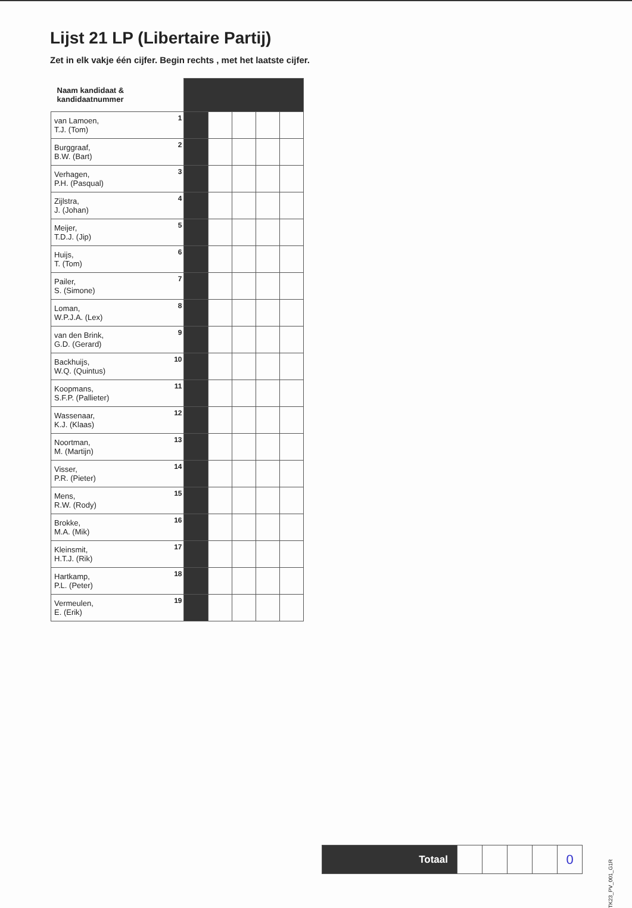Lijst 21 LP (Libertaire Partij)
Zet in elk vakje één cijfer. Begin rechts , met het laatste cijfer.
| Naam kandidaat & kandidaatnummer | | | | | |
| --- | --- | --- | --- | --- | --- |
| 1 van Lamoen, T.J. (Tom) | | | | | |
| 2 Burggraaf, B.W. (Bart) | | | | | |
| 3 Verhagen, P.H. (Pasqual) | | | | | |
| 4 Zijlstra, J. (Johan) | | | | | |
| 5 Meijer, T.D.J. (Jip) | | | | | |
| 6 Huijs, T. (Tom) | | | | | |
| 7 Pailer, S. (Simone) | | | | | |
| 8 Loman, W.P.J.A. (Lex) | | | | | |
| 9 van den Brink, G.D. (Gerard) | | | | | |
| 10 Backhuijs, W.Q. (Quintus) | | | | | |
| 11 Koopmans, S.F.P. (Pallieter) | | | | | |
| 12 Wassenaar, K.J. (Klaas) | | | | | |
| 13 Noortman, M. (Martijn) | | | | | |
| 14 Visser, P.R. (Pieter) | | | | | |
| 15 Mens, R.W. (Rody) | | | | | |
| 16 Brokke, M.A. (Mik) | | | | | |
| 17 Kleinsmit, H.T.J. (Rik) | | | | | |
| 18 Hartkamp, P.L. (Peter) | | | | | |
| 19 Vermeulen, E. (Erik) | | | | | |
| Totaal | | | | | 0 |
TK23_PV_001_G1R